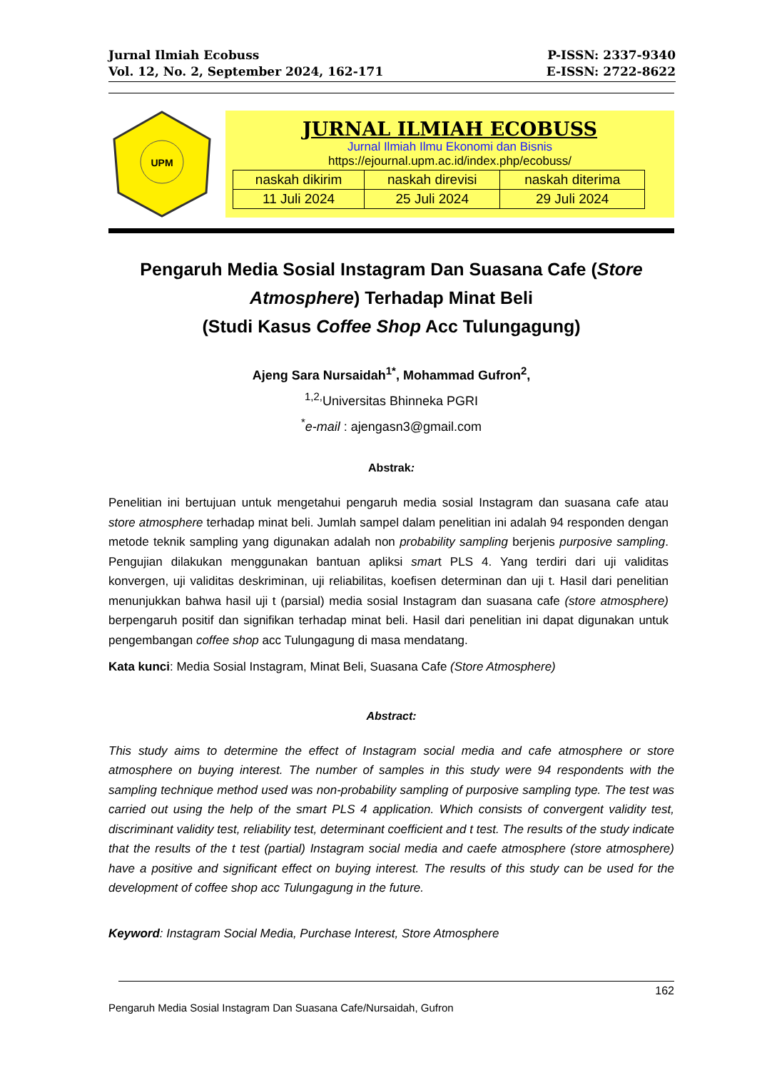Jurnal Ilmiah Ecobuss P-ISSN: 2337-9340
Vol. 12, No. 2, September 2024, 162-171 E-ISSN: 2722-8622
UPM
JURNAL ILMIAH ECOBUSS
Jurnal Ilmiah Ilmu Ekonomi dan Bisnis
https://ejournal.upm.ac.id/index.php/ecobuss/
| naskah dikirim | naskah direvisi | naskah diterima |
| 11 Juli 2024 | 25 Juli 2024 | 29 Juli 2024 |
Pengaruh Media Sosial Instagram Dan Suasana Cafe (Store Atmosphere) Terhadap Minat Beli
(Studi Kasus Coffee Shop Acc Tulungagung)
Ajeng Sara Nursaidah<sup>1*</sup>, Mohammad Gufron<sup>2</sup>,
<sup>1,2,</sup>Universitas Bhinneka PGRI
<sup>*</sup> e-mail : ajengasn3@gmail.com
Abstrak:
Penelitian ini bertujuan untuk mengetahui pengaruh media sosial Instagram dan suasana cafe atau store atmosphere terhadap minat beli. Jumlah sampel dalam penelitian ini adalah 94 responden dengan metode teknik sampling yang digunakan adalah non probability sampling berjenis purposive sampling. Pengujian dilakukan menggunakan bantuan apliksi smart PLS 4. Yang terdiri dari uji validitas konvergen, uji validitas deskriminan, uji reliabilitas, koefisen determinan dan uji t. Hasil dari penelitian menunjukkan bahwa hasil uji t (parsial) media sosial Instagram dan suasana cafe (store atmosphere) berpengaruh positif dan signifikan terhadap minat beli. Hasil dari penelitian ini dapat digunakan untuk pengembangan coffee shop acc Tulungagung di masa mendatang.
Kata kunci: Media Sosial Instagram, Minat Beli, Suasana Cafe (Store Atmosphere)
Abstract:
This study aims to determine the effect of Instagram social media and cafe atmosphere or store atmosphere on buying interest. The number of samples in this study were 94 respondents with the sampling technique method used was non-probability sampling of purposive sampling type. The test was carried out using the help of the smart PLS 4 application. Which consists of convergent validity test, discriminant validity test, reliability test, determinant coefficient and t test. The results of the study indicate that the results of the t test (partial) Instagram social media and caefe atmosphere (store atmosphere) have a positive and significant effect on buying interest. The results of this study can be used for the development of coffee shop acc Tulungagung in the future.
Keyword: Instagram Social Media, Purchase Interest, Store Atmosphere
162
Pengaruh Media Sosial Instagram Dan Suasana Cafe/Nursaidah, Gufron